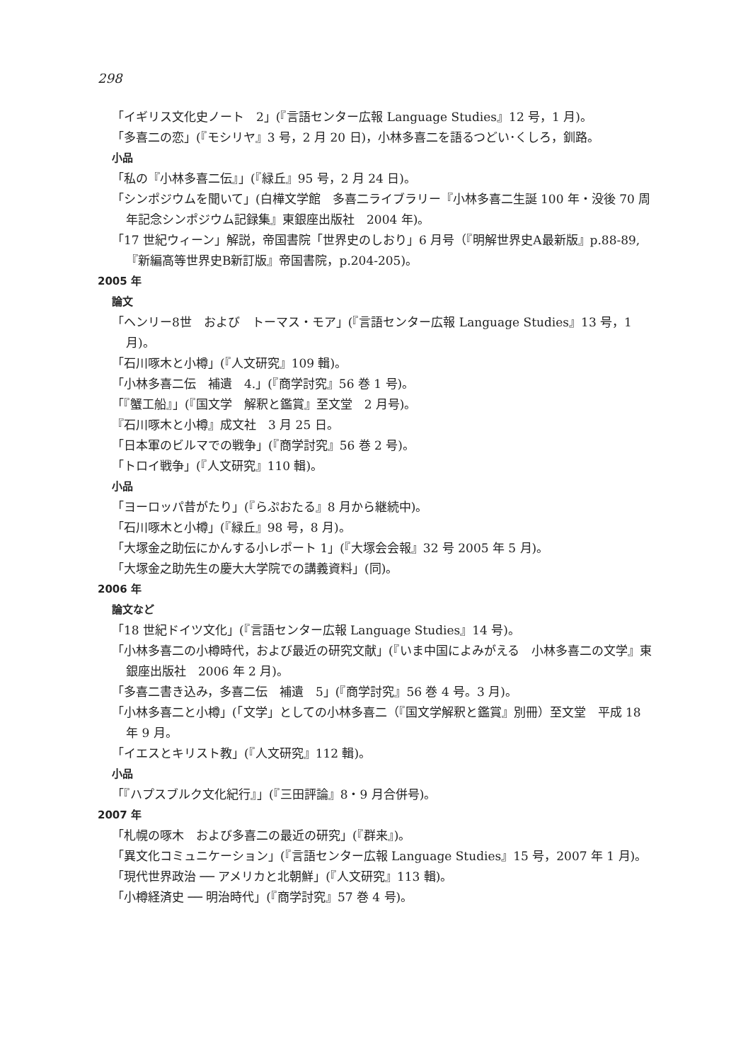298
「イギリス文化史ノート　2」(『言語センター広報 Language Studies』12 号，1 月)。
「多喜二の恋」(『モシリヤ』3 号，2 月 20 日)，小林多喜二を語るつどい･くしろ，釧路。
小品
「私の『小林多喜二伝』」(『緑丘』95 号，2 月 24 日)。
「シンポジウムを聞いて」(白樺文学館　多喜二ライブラリー『小林多喜二生誕 100 年・没後 70 周年記念シンポジウム記録集』東銀座出版社　2004 年)。
「17 世紀ウィーン」解説，帝国書院「世界史のしおり」6 月号（『明解世界史A最新版』p.88-89,『新編高等世界史B新訂版』帝国書院，p.204-205)。
2005 年
論文
「ヘンリー8世　および　トーマス・モア」(『言語センター広報 Language Studies』13 号，1 月)。
「石川啄木と小樽」(『人文研究』109 輯)。
「小林多喜二伝　補遺　4.」(『商学討究』56 巻 1 号)。
「『蟹工船』」(『国文学　解釈と鑑賞』至文堂　2 月号)。
『石川啄木と小樽』成文社　3 月 25 日。
「日本軍のビルマでの戦争」(『商学討究』56 巻 2 号)。
「トロイ戦争」(『人文研究』110 輯)。
小品
「ヨーロッパ昔がたり」(『らぷおたる』8 月から継続中)。
「石川啄木と小樽」(『緑丘』98 号，8 月)。
「大塚金之助伝にかんする小レポート 1」(『大塚会会報』32 号 2005 年 5 月)。
「大塚金之助先生の慶大大学院での講義資料」(同)。
2006 年
論文など
「18 世紀ドイツ文化」(『言語センター広報 Language Studies』14 号)。
「小林多喜二の小樽時代，および最近の研究文献」(『いま中国によみがえる　小林多喜二の文学』東銀座出版社　2006 年 2 月)。
「多喜二書き込み，多喜二伝　補遺　5」(『商学討究』56 巻 4 号。3 月)。
「小林多喜二と小樽」(「文学」としての小林多喜二（『国文学解釈と鑑賞』別冊）至文堂　平成 18 年 9 月。
「イエスとキリスト教」(『人文研究』112 輯)。
小品
「『ハプスブルク文化紀行』」(『三田評論』8・9 月合併号)。
2007 年
「札幌の啄木　および多喜二の最近の研究」(『群来』)。
「異文化コミュニケーション」(『言語センター広報 Language Studies』15 号，2007 年 1 月)。
「現代世界政治 ── アメリカと北朝鮮」(『人文研究』113 輯)。
「小樽経済史 ── 明治時代」(『商学討究』57 巻 4 号)。